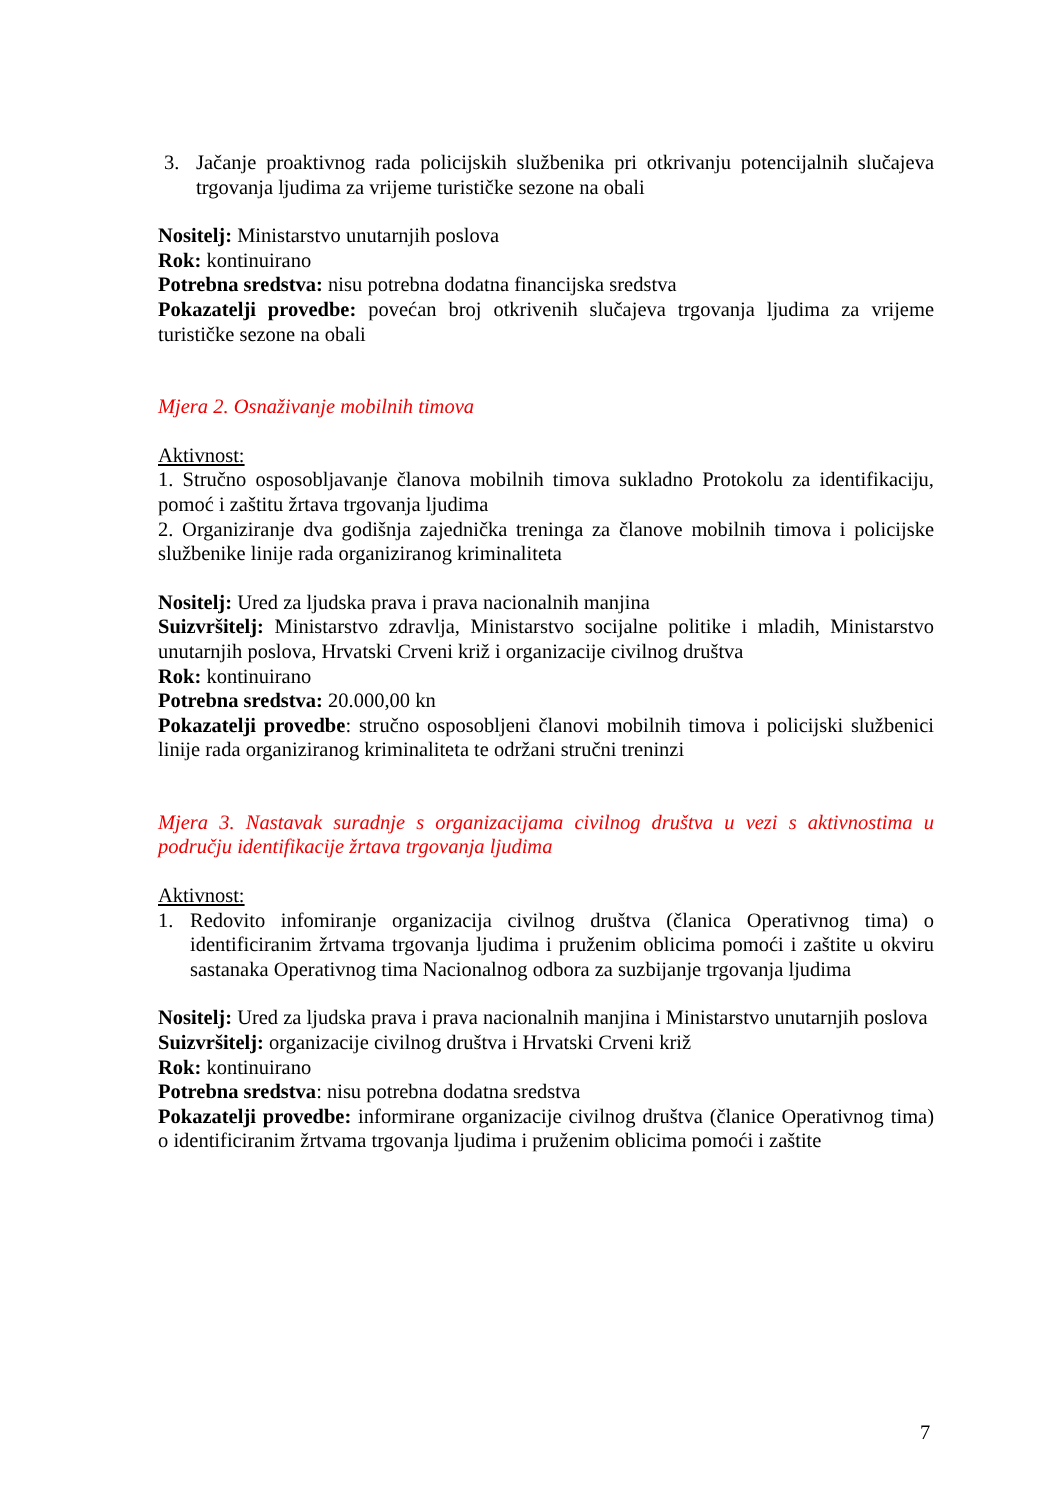3. Jačanje proaktivnog rada policijskih službenika pri otkrivanju potencijalnih slučajeva trgovanja ljudima za vrijeme turističke sezone na obali
Nositelj: Ministarstvo unutarnjih poslova
Rok: kontinuirano
Potrebna sredstva: nisu potrebna dodatna financijska sredstva
Pokazatelji provedbe: povećan broj otkrivenih slučajeva trgovanja ljudima za vrijeme turističke sezone na obali
Mjera 2. Osnaživanje mobilnih timova
Aktivnost:
1. Stručno osposobljavanje članova mobilnih timova sukladno Protokolu za identifikaciju, pomoć i zaštitu žrtava trgovanja ljudima
2. Organiziranje dva godišnja zajednička treninga za članove mobilnih timova i policijske službenike linije rada organiziranog kriminaliteta
Nositelj: Ured za ljudska prava i prava nacionalnih manjina
Suizvršitelj: Ministarstvo zdravlja, Ministarstvo socijalne politike i mladih, Ministarstvo unutarnjih poslova, Hrvatski Crveni križ i organizacije civilnog društva
Rok: kontinuirano
Potrebna sredstva: 20.000,00 kn
Pokazatelji provedbe: stručno osposobljeni članovi mobilnih timova i policijski službenici linije rada organiziranog kriminaliteta te održani stručni treninzi
Mjera 3. Nastavak suradnje s organizacijama civilnog društva u vezi s aktivnostima u području identifikacije žrtava trgovanja ljudima
Aktivnost:
1. Redovito infomiranje organizacija civilnog društva (članica Operativnog tima) o identificiranim žrtvama trgovanja ljudima i pruženim oblicima pomoći i zaštite u okviru sastanaka Operativnog tima Nacionalnog odbora za suzbijanje trgovanja ljudima
Nositelj: Ured za ljudska prava i prava nacionalnih manjina i Ministarstvo unutarnjih poslova
Suizvršitelj: organizacije civilnog društva i Hrvatski Crveni križ
Rok: kontinuirano
Potrebna sredstva: nisu potrebna dodatna sredstva
Pokazatelji provedbe: informirane organizacije civilnog društva (članice Operativnog tima) o identificiranim žrtvama trgovanja ljudima i pruženim oblicima pomoći i zaštite
7